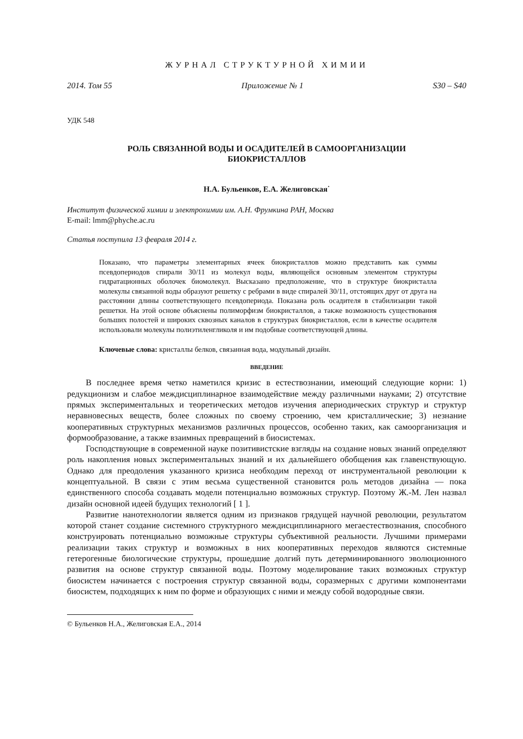ЖУРНАЛ СТРУКТУРНОЙ ХИМИИ
2014. Том 55 Приложение № 1 S30 – S40
УДК 548
РОЛЬ СВЯЗАННОЙ ВОДЫ И ОСАДИТЕЛЕЙ В САМООРГАНИЗАЦИИ
БИОКРИСТАЛЛОВ
Н.А. Бульенков, Е.А. Желиговская<sup>·</sup>
Институт физической химии и электрохимии им. А.Н. Фрумкина РАН, Москва
E-mail: lmm@phyche.ac.ru
Статья поступила 13 февраля 2014 г.
Показано, что параметры элементарных ячеек биокристаллов можно представить как суммы псевдопериодов спирали 30/11 из молекул воды, являющейся основным элементом структуры гидратационных оболочек биомолекул. Высказано предположение, что в структуре биокристалла молекулы связанной воды образуют решетку с ребрами в виде спиралей 30/11, отстоящих друг от друга на расстоянии длины соответствующего псевдопериода. Показана роль осадителя в стабилизации такой решетки. На этой основе объяснены полиморфизм биокристаллов, а также возможность существования больших полостей и широких сквозных каналов в структурах биокристаллов, если в качестве осадителя использовали молекулы полиэтиленгликоля и им подобные соответствующей длины.
Ключевые слова: кристаллы белков, связанная вода, модульный дизайн.
ВВЕДЕНИЕ
В последнее время четко наметился кризис в естествознании, имеющий следующие корни: 1) редукционизм и слабое междисциплинарное взаимодействие между различными науками; 2) отсутствие прямых экспериментальных и теоретических методов изучения апериодических структур и структур неравновесных веществ, более сложных по своему строению, чем кристаллические; 3) незнание кооперативных структурных механизмов различных процессов, особенно таких, как самоорганизация и формообразование, а также взаимных превращений в биосистемах.
Господствующие в современной науке позитивистские взгляды на создание новых знаний определяют роль накопления новых экспериментальных знаний и их дальнейшего обобщения как главенствующую. Однако для преодоления указанного кризиса необходим переход от инструментальной революции к концептуальной. В связи с этим весьма существенной становится роль методов дизайна — пока единственного способа создавать модели потенциально возможных структур. Поэтому Ж.-М. Лен назвал дизайн основной идеей будущих технологий [ 1 ].
Развитие нанотехнологии является одним из признаков грядущей научной революции, результатом которой станет создание системного структурного междисциплинарного мегаестествознания, способного конструировать потенциально возможные структуры субъективной реальности. Лучшими примерами реализации таких структур и возможных в них кооперативных переходов являются системные гетерогенные биологические структуры, прошедшие долгий путь детерминированного эволюционного развития на основе структур связанной воды. Поэтому моделирование таких возможных структур биосистем начинается с построения структур связанной воды, соразмерных с другими компонентами биосистем, подходящих к ним по форме и образующих с ними и между собой водородные связи.
© Бульенков Н.А., Желиговская Е.А., 2014